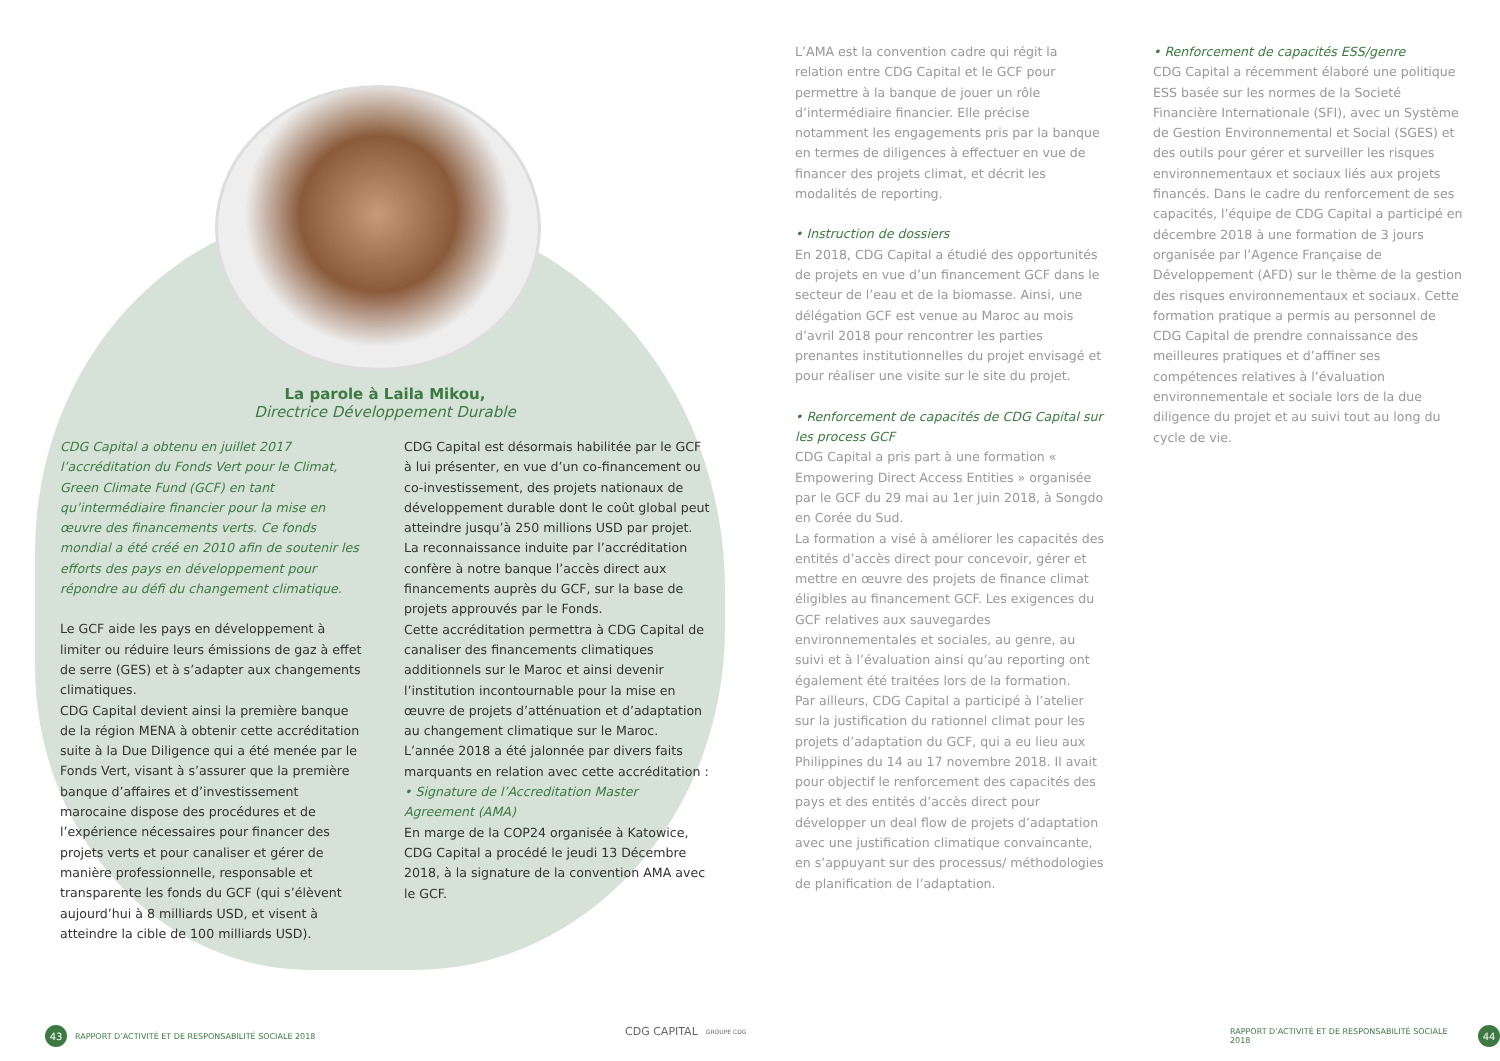La parole à Laila Mikou,
Directrice Développement Durable
CDG Capital a obtenu en juillet 2017 l’accréditation du Fonds Vert pour le Climat, Green Climate Fund (GCF) en tant qu’intermédiaire financier pour la mise en œuvre des financements verts. Ce fonds mondial a été créé en 2010 afin de soutenir les efforts des pays en développement pour répondre au défi du changement climatique.
Le GCF aide les pays en développement à limiter ou réduire leurs émissions de gaz à effet de serre (GES) et à s’adapter aux changements climatiques.
CDG Capital devient ainsi la première banque de la région MENA à obtenir cette accréditation suite à la Due Diligence qui a été menée par le Fonds Vert, visant à s’assurer que la première banque d’affaires et d’investissement marocaine dispose des procédures et de l’expérience nécessaires pour financer des projets verts et pour canaliser et gérer de manière professionnelle, responsable et transparente les fonds du GCF (qui s’élèvent aujourd’hui à 8 milliards USD, et visent à atteindre la cible de 100 milliards USD).
CDG Capital est désormais habilitée par le GCF à lui présenter, en vue d’un co-financement ou co-investissement, des projets nationaux de développement durable dont le coût global peut atteindre jusqu’à 250 millions USD par projet. La reconnaissance induite par l’accréditation confère à notre banque l’accès direct aux financements auprès du GCF, sur la base de projets approuvés par le Fonds.
Cette accréditation permettra à CDG Capital de canaliser des financements climatiques additionnels sur le Maroc et ainsi devenir l’institution incontournable pour la mise en œuvre de projets d’atténuation et d’adaptation au changement climatique sur le Maroc.
L’année 2018 a été jalonnée par divers faits marquants en relation avec cette accréditation :
• Signature de l’Accreditation Master Agreement (AMA)
En marge de la COP24 organisée à Katowice, CDG Capital a procédé le jeudi 13 Décembre 2018, à la signature de la convention AMA avec le GCF.
L’AMA est la convention cadre qui régit la relation entre CDG Capital et le GCF pour permettre à la banque de jouer un rôle d’intermédiaire financier. Elle précise notamment les engagements pris par la banque en termes de diligences à effectuer en vue de financer des projets climat, et décrit les modalités de reporting.
• Instruction de dossiers
En 2018, CDG Capital a étudié des opportunités de projets en vue d’un financement GCF dans le secteur de l’eau et de la biomasse. Ainsi, une délégation GCF est venue au Maroc au mois d’avril 2018 pour rencontrer les parties prenantes institutionnelles du projet envisagé et pour réaliser une visite sur le site du projet.
• Renforcement de capacités de CDG Capital sur les process GCF
CDG Capital a pris part à une formation « Empowering Direct Access Entities » organisée par le GCF du 29 mai au 1er juin 2018, à Songdo en Corée du Sud.
La formation a visé à améliorer les capacités des entités d’accès direct pour concevoir, gérer et mettre en œuvre des projets de finance climat éligibles au financement GCF. Les exigences du GCF relatives aux sauvegardes environnementales et sociales, au genre, au suivi et à l’évaluation ainsi qu’au reporting ont également été traitées lors de la formation.
Par ailleurs, CDG Capital a participé à l’atelier sur la justification du rationnel climat pour les projets d’adaptation du GCF, qui a eu lieu aux Philippines du 14 au 17 novembre 2018. Il avait pour objectif le renforcement des capacités des pays et des entités d’accès direct pour développer un deal flow de projets d’adaptation avec une justification climatique convaincante, en s’appuyant sur des processus/ méthodologies de planification de l’adaptation.
• Renforcement de capacités ESS/genre
CDG Capital a récemment élaboré une politique ESS basée sur les normes de la Societé Financière Internationale (SFI), avec un Système de Gestion Environnemental et Social (SGES) et des outils pour gérer et surveiller les risques environnementaux et sociaux liés aux projets financés. Dans le cadre du renforcement de ses capacités, l’équipe de CDG Capital a participé en décembre 2018 à une formation de 3 jours organisée par l’Agence Française de Développement (AFD) sur le thème de la gestion des risques environnementaux et sociaux. Cette formation pratique a permis au personnel de CDG Capital de prendre connaissance des meilleures pratiques et d’affiner ses compétences relatives à l’évaluation environnementale et sociale lors de la due diligence du projet et au suivi tout au long du cycle de vie.
43 RAPPORT D’ACTIVITÉ ET DE RESPONSABILITÉ SOCIALE 2018
CDG CAPITAL GROUPE CDG
RAPPORT D’ACTIVITÉ ET DE RESPONSABILITÉ SOCIALE 2018 44